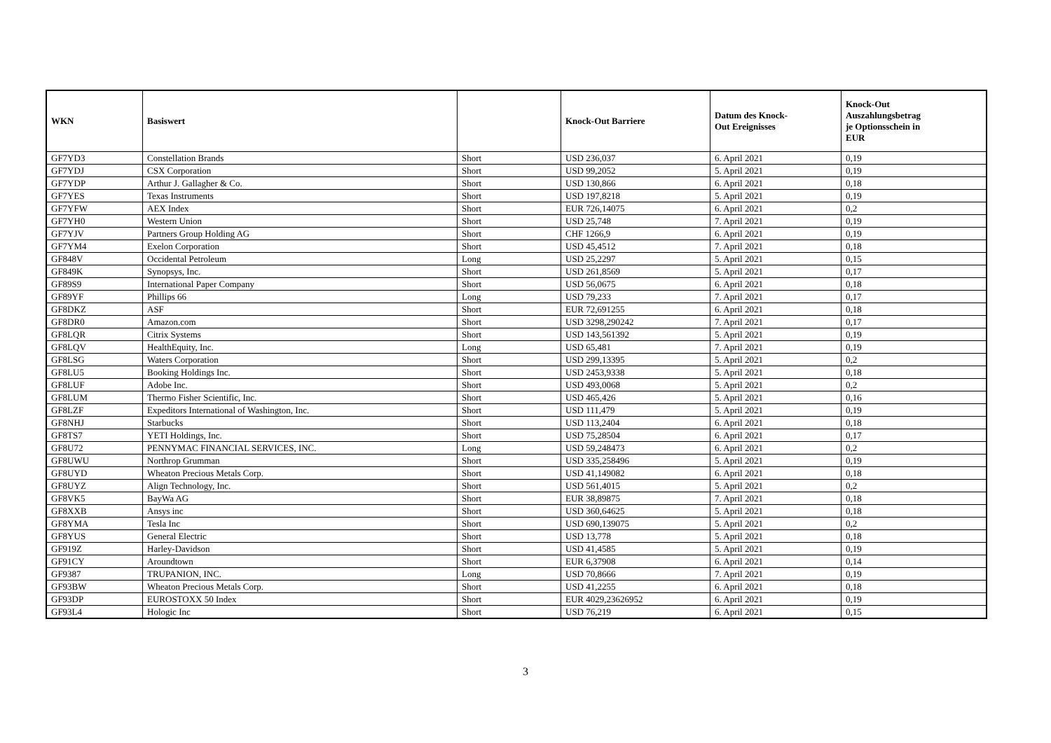| WKN | Basiswert | | Knock-Out Barriere | Datum des Knock- Out Ereignisses | Knock-Out Auszahlungsbetrag je Optionsschein in EUR |
| --- | --- | --- | --- | --- | --- |
| GF7YD3 | Constellation Brands | Short | USD 236,037 | 6. April 2021 | 0,19 |
| GF7YDJ | CSX Corporation | Short | USD 99,2052 | 5. April 2021 | 0,19 |
| GF7YDP | Arthur J. Gallagher & Co. | Short | USD 130,866 | 6. April 2021 | 0,18 |
| GF7YES | Texas Instruments | Short | USD 197,8218 | 5. April 2021 | 0,19 |
| GF7YFW | AEX Index | Short | EUR 726,14075 | 6. April 2021 | 0,2 |
| GF7YH0 | Western Union | Short | USD 25,748 | 7. April 2021 | 0,19 |
| GF7YJV | Partners Group Holding AG | Short | CHF 1266,9 | 6. April 2021 | 0,19 |
| GF7YM4 | Exelon Corporation | Short | USD 45,4512 | 7. April 2021 | 0,18 |
| GF848V | Occidental Petroleum | Long | USD 25,2297 | 5. April 2021 | 0,15 |
| GF849K | Synopsys, Inc. | Short | USD 261,8569 | 5. April 2021 | 0,17 |
| GF89S9 | International Paper Company | Short | USD 56,0675 | 6. April 2021 | 0,18 |
| GF89YF | Phillips 66 | Long | USD 79,233 | 7. April 2021 | 0,17 |
| GF8DKZ | ASF | Short | EUR 72,691255 | 6. April 2021 | 0,18 |
| GF8DR0 | Amazon.com | Short | USD 3298,290242 | 7. April 2021 | 0,17 |
| GF8LQR | Citrix Systems | Short | USD 143,561392 | 5. April 2021 | 0,19 |
| GF8LQV | HealthEquity, Inc. | Long | USD 65,481 | 7. April 2021 | 0,19 |
| GF8LSG | Waters Corporation | Short | USD 299,13395 | 5. April 2021 | 0,2 |
| GF8LU5 | Booking Holdings Inc. | Short | USD 2453,9338 | 5. April 2021 | 0,18 |
| GF8LUF | Adobe Inc. | Short | USD 493,0068 | 5. April 2021 | 0,2 |
| GF8LUM | Thermo Fisher Scientific, Inc. | Short | USD 465,426 | 5. April 2021 | 0,16 |
| GF8LZF | Expeditors International of Washington, Inc. | Short | USD 111,479 | 5. April 2021 | 0,19 |
| GF8NHJ | Starbucks | Short | USD 113,2404 | 6. April 2021 | 0,18 |
| GF8TS7 | YETI Holdings, Inc. | Short | USD 75,28504 | 6. April 2021 | 0,17 |
| GF8U72 | PENNYMAC FINANCIAL SERVICES, INC. | Long | USD 59,248473 | 6. April 2021 | 0,2 |
| GF8UWU | Northrop Grumman | Short | USD 335,258496 | 5. April 2021 | 0,19 |
| GF8UYD | Wheaton Precious Metals Corp. | Short | USD 41,149082 | 6. April 2021 | 0,18 |
| GF8UYZ | Align Technology, Inc. | Short | USD 561,4015 | 5. April 2021 | 0,2 |
| GF8VK5 | BayWa AG | Short | EUR 38,89875 | 7. April 2021 | 0,18 |
| GF8XXB | Ansys inc | Short | USD 360,64625 | 5. April 2021 | 0,18 |
| GF8YMA | Tesla Inc | Short | USD 690,139075 | 5. April 2021 | 0,2 |
| GF8YUS | General Electric | Short | USD 13,778 | 5. April 2021 | 0,18 |
| GF919Z | Harley-Davidson | Short | USD 41,4585 | 5. April 2021 | 0,19 |
| GF91CY | Aroundtown | Short | EUR 6,37908 | 6. April 2021 | 0,14 |
| GF9387 | TRUPANION, INC. | Long | USD 70,8666 | 7. April 2021 | 0,19 |
| GF93BW | Wheaton Precious Metals Corp. | Short | USD 41,2255 | 6. April 2021 | 0,18 |
| GF93DP | EUROSTOXX 50 Index | Short | EUR 4029,23626952 | 6. April 2021 | 0,19 |
| GF93L4 | Hologic Inc | Short | USD 76,219 | 6. April 2021 | 0,15 |
3